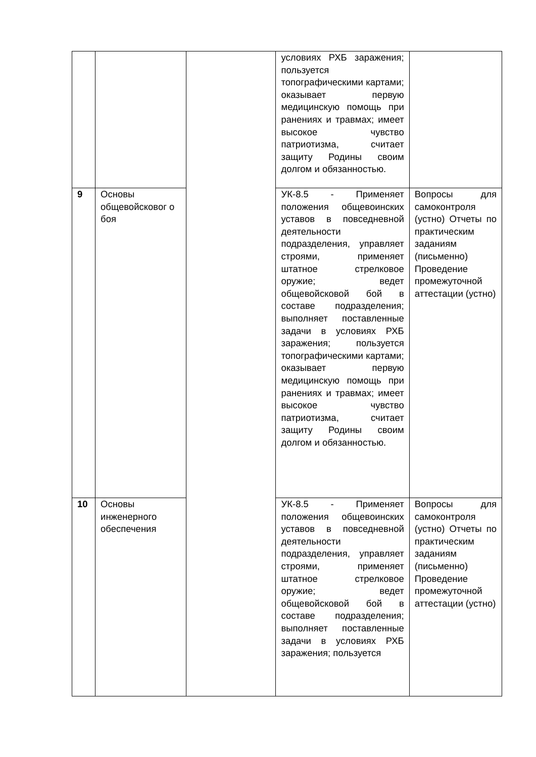| | | | условиях РХБ заражения; пользуется топографическими картами; оказывает первую медицинскую помощь при ранениях и травмах; имеет высокое чувство патриотизма, считает защиту Родины своим долгом и обязанностью. | |
| 9 | Основы общевойсковог о боя | | УК-8.5 - Применяет положения общевоинских уставов в повседневной деятельности подразделения, управляет строями, применяет штатное стрелковое оружие; ведет общевойсковой бой в составе подразделения; выполняет поставленные задачи в условиях РХБ заражения; пользуется топографическими картами; оказывает первую медицинскую помощь при ранениях и травмах; имеет высокое чувство патриотизма, считает защиту Родины своим долгом и обязанностью. | Вопросы для самоконтроля (устно) Отчеты по практическим заданиям (письменно) Проведение промежуточной аттестации (устно) |
| 10 | Основы инженерного обеспечения | | УК-8.5 - Применяет положения общевоинских уставов в повседневной деятельности подразделения, управляет строями, применяет штатное стрелковое оружие; ведет общевойсковой бой в составе подразделения; выполняет поставленные задачи в условиях РХБ заражения; пользуется | Вопросы для самоконтроля (устно) Отчеты по практическим заданиям (письменно) Проведение промежуточной аттестации (устно) |